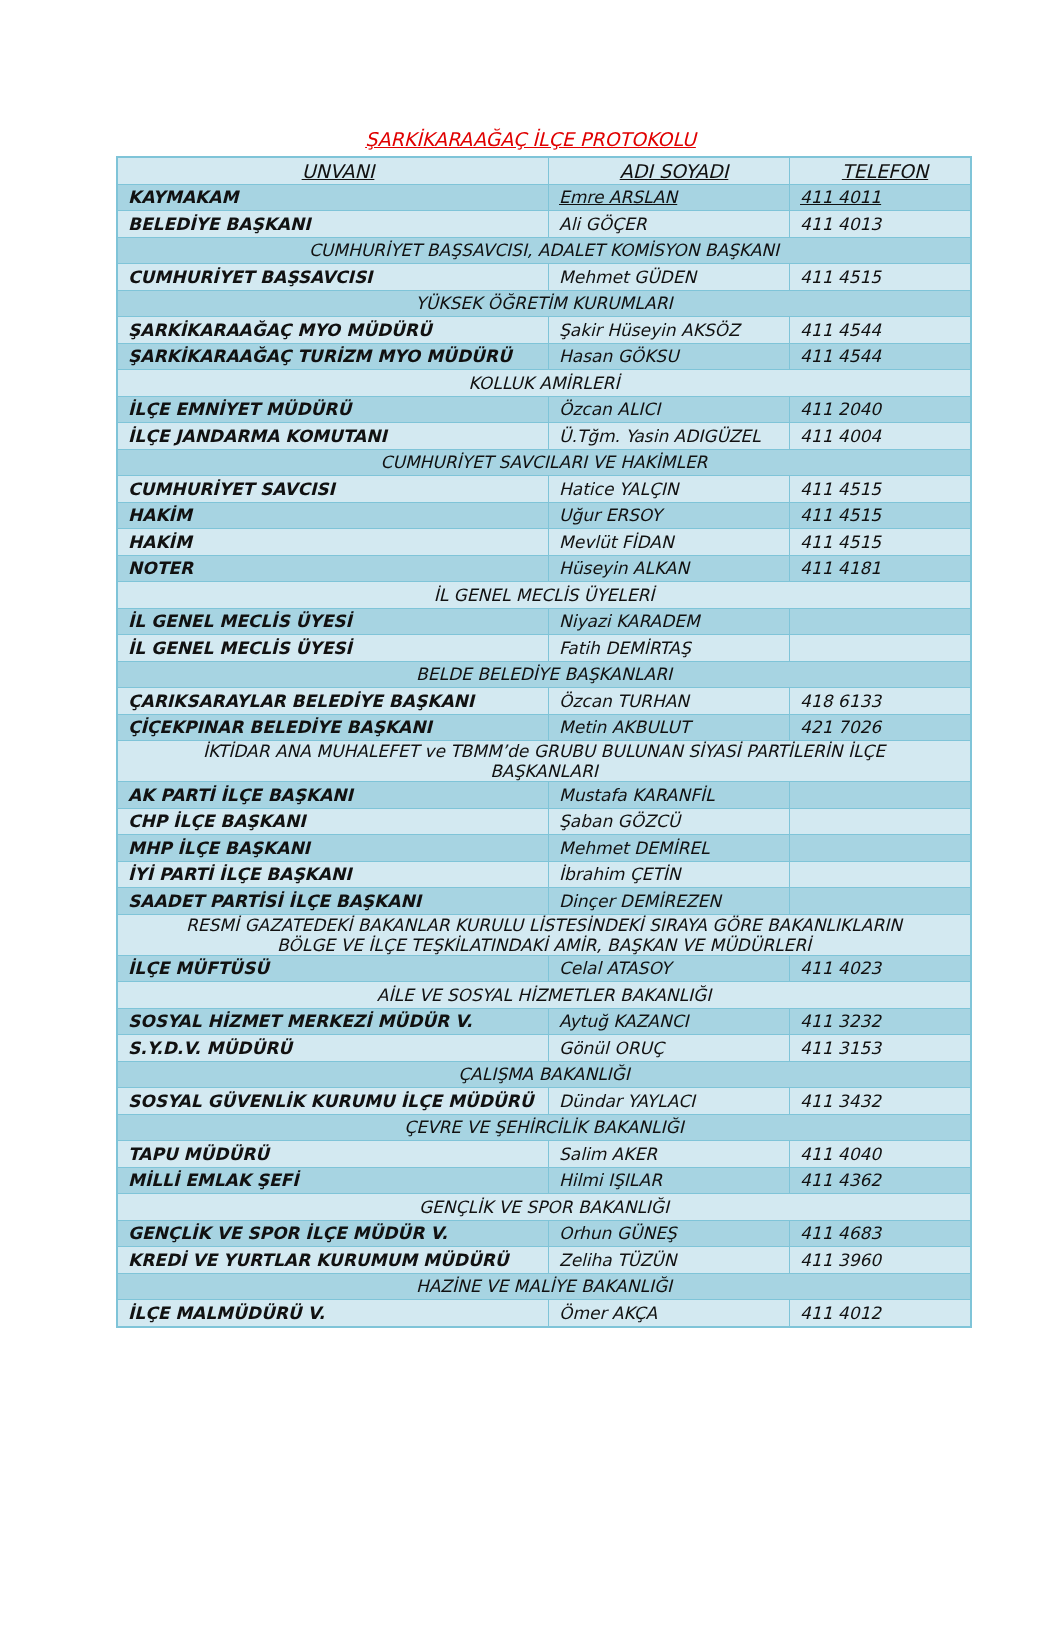ŞARKİKARAAĞAÇ İLÇE PROTOKOLU
| UNVANI | ADI SOYADI | TELEFON |
| --- | --- | --- |
| KAYMAKAM | Emre ARSLAN | 411 4011 |
| BELEDİYE BAŞKANI | Ali GÖÇER | 411 4013 |
| CUMHURİYET BAŞSAVCISI, ADALET KOMİSYON BAŞKANI | | |
| CUMHURİYET BAŞSAVCISI | Mehmet GÜDEN | 411 4515 |
| YÜKSEK ÖĞRETİM KURUMLARI | | |
| ŞARKİKARAAĞAÇ MYO MÜDÜRÜ | Şakir Hüseyin AKSÖZ | 411 4544 |
| ŞARKİKARAAĞAÇ TURİZM MYO MÜDÜRÜ | Hasan GÖKSU | 411 4544 |
| KOLLUK AMİRLERİ | | |
| İLÇE EMNİYET MÜDÜRÜ | Özcan ALICI | 411 2040 |
| İLÇE JANDARMA KOMUTANI | Ü.Tğm. Yasin ADIGÜZEL | 411 4004 |
| CUMHURİYET SAVCILARI VE HAKİMLER | | |
| CUMHURİYET SAVCISI | Hatice YALÇIN | 411 4515 |
| HAKİM | Uğur ERSOY | 411 4515 |
| HAKİM | Mevlüt FİDAN | 411 4515 |
| NOTER | Hüseyin ALKAN | 411 4181 |
| İL GENEL MECLİS ÜYELERİ | | |
| İL GENEL MECLİS ÜYESİ | Niyazi KARADEM | |
| İL GENEL MECLİS ÜYESİ | Fatih DEMİRTAŞ | |
| BELDE BELEDİYE BAŞKANLARI | | |
| ÇARIKSARAYLAR BELEDİYE BAŞKANI | Özcan TURHAN | 418 6133 |
| ÇİÇEKPINAR BELEDİYE BAŞKANI | Metin AKBULUT | 421 7026 |
| İKTİDAR ANA MUHALEFET ve TBMM’de GRUBU BULUNAN SİYASİ PARTİLERİN İLÇE BAŞKANLARI | | |
| AK PARTİ İLÇE BAŞKANI | Mustafa KARANFİL | |
| CHP İLÇE BAŞKANI | Şaban GÖZCÜ | |
| MHP İLÇE BAŞKANI | Mehmet DEMİREL | |
| İYİ PARTİ İLÇE BAŞKANI | İbrahim ÇETİN | |
| SAADET PARTİSİ İLÇE BAŞKANI | Dinçer DEMİREZEN | |
| RESMİ GAZATEDEKİ BAKANLAR KURULU LİSTESİNDEKİ SIRAYA GÖRE BAKANLIKLARIN BÖLGE VE İLÇE TEŞKİLATINDAKİ AMİR, BAŞKAN VE MÜDÜRLERİ | | |
| İLÇE MÜFTÜSÜ | Celal ATASOY | 411 4023 |
| AİLE VE SOSYAL HİZMETLER BAKANLIĞI | | |
| SOSYAL HİZMET MERKEZİ MÜDÜR V. | Aytuğ KAZANCI | 411 3232 |
| S.Y.D.V. MÜDÜRÜ | Gönül ORUÇ | 411 3153 |
| ÇALIŞMA BAKANLIĞI | | |
| SOSYAL GÜVENLİK KURUMU İLÇE MÜDÜRÜ | Dündar YAYLACI | 411 3432 |
| ÇEVRE VE ŞEHİRCİLİK BAKANLIĞI | | |
| TAPU MÜDÜRÜ | Salim AKER | 411 4040 |
| MİLLİ EMLAK ŞEFİ | Hilmi IŞILAR | 411 4362 |
| GENÇLİK VE SPOR BAKANLIĞI | | |
| GENÇLİK VE SPOR İLÇE MÜDÜR V. | Orhun GÜNEŞ | 411 4683 |
| KREDİ VE YURTLAR KURUMUM MÜDÜRÜ | Zeliha TÜZÜN | 411 3960 |
| HAZİNE VE MALİYE BAKANLIĞI | | |
| İLÇE MALMÜDÜRÜ V. | Ömer AKÇA | 411 4012 |